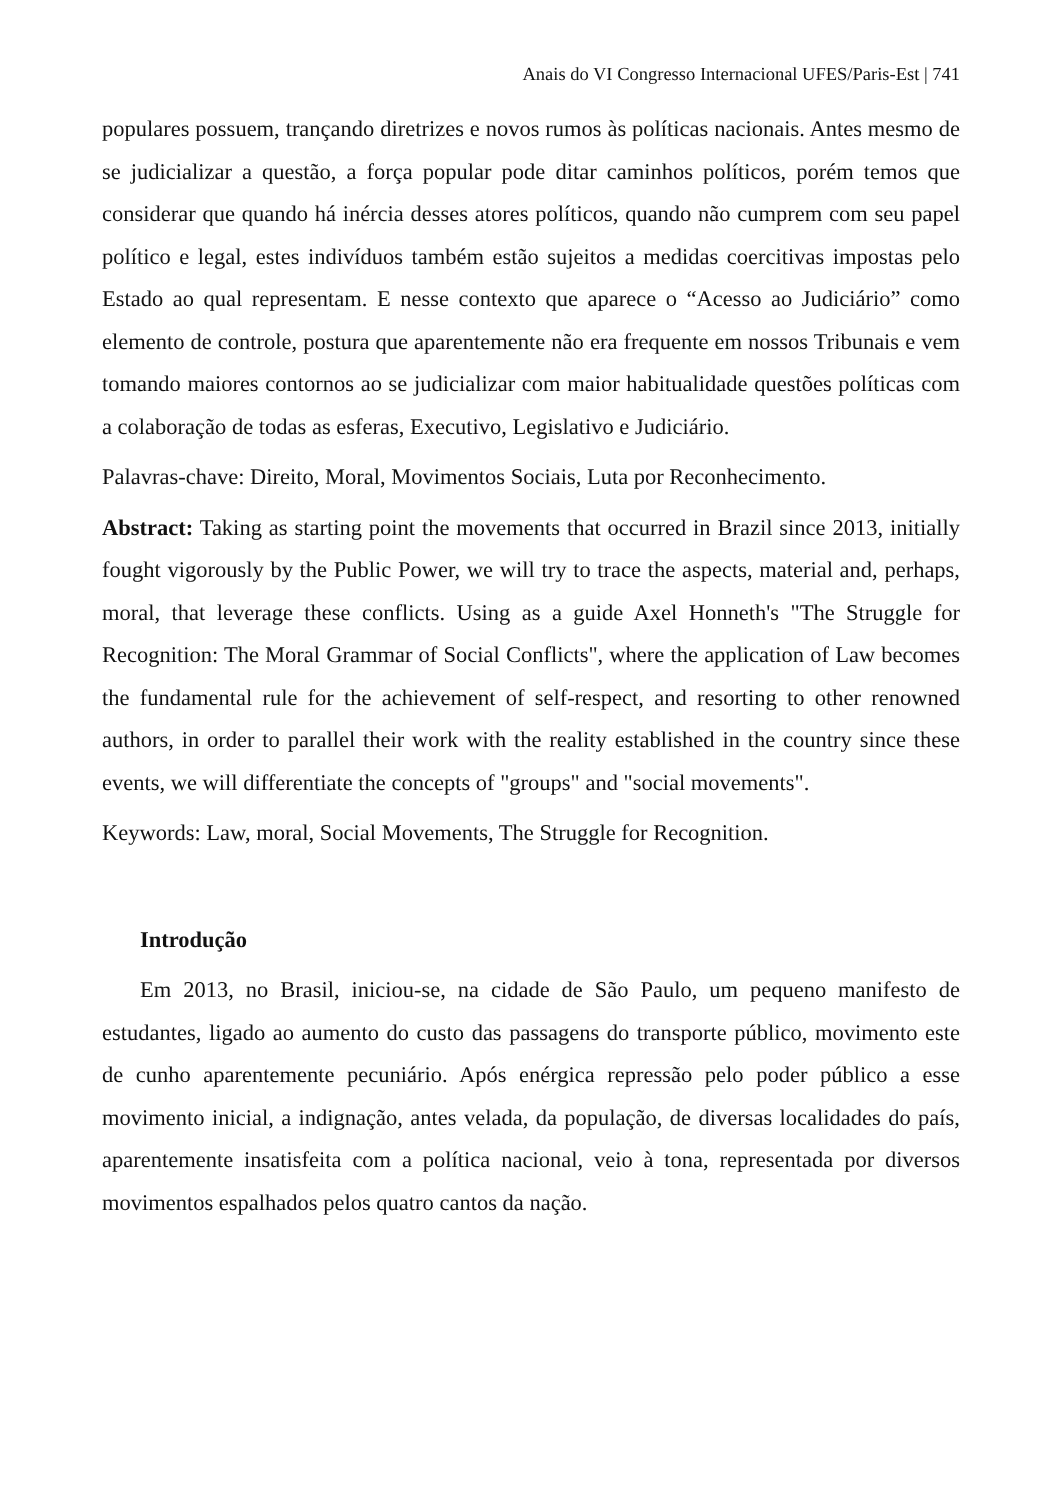Anais do VI Congresso Internacional UFES/Paris-Est | 741
populares possuem, trançando diretrizes e novos rumos às políticas nacionais. Antes mesmo de se judicializar a questão, a força popular pode ditar caminhos políticos, porém temos que considerar que quando há inércia desses atores políticos, quando não cumprem com seu papel político e legal, estes indivíduos também estão sujeitos a medidas coercitivas impostas pelo Estado ao qual representam. E nesse contexto que aparece o “Acesso ao Judiciário” como elemento de controle, postura que aparentemente não era frequente em nossos Tribunais e vem tomando maiores contornos ao se judicializar com maior habitualidade questões políticas com a colaboração de todas as esferas, Executivo, Legislativo e Judiciário.
Palavras-chave: Direito, Moral, Movimentos Sociais, Luta por Reconhecimento.
Abstract: Taking as starting point the movements that occurred in Brazil since 2013, initially fought vigorously by the Public Power, we will try to trace the aspects, material and, perhaps, moral, that leverage these conflicts. Using as a guide Axel Honneth's "The Struggle for Recognition: The Moral Grammar of Social Conflicts", where the application of Law becomes the fundamental rule for the achievement of self-respect, and resorting to other renowned authors, in order to parallel their work with the reality established in the country since these events, we will differentiate the concepts of "groups" and "social movements".
Keywords: Law, moral, Social Movements, The Struggle for Recognition.
Introdução
Em 2013, no Brasil, iniciou-se, na cidade de São Paulo, um pequeno manifesto de estudantes, ligado ao aumento do custo das passagens do transporte público, movimento este de cunho aparentemente pecuniário. Após enérgica repressão pelo poder público a esse movimento inicial, a indignação, antes velada, da população, de diversas localidades do país, aparentemente insatisfeita com a política nacional, veio à tona, representada por diversos movimentos espalhados pelos quatro cantos da nação.